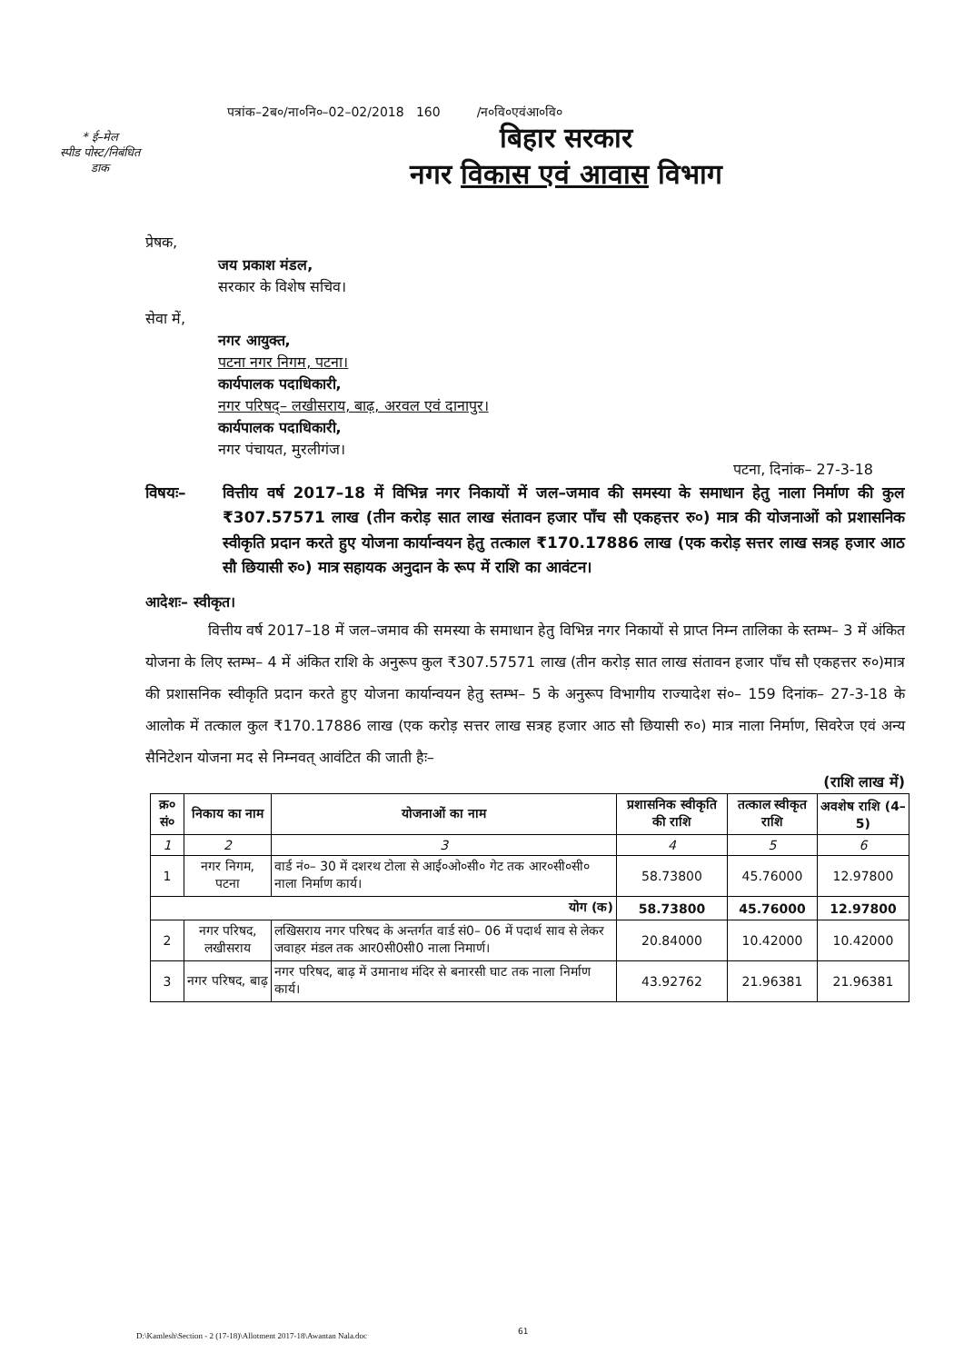* ई–मेल
स्पीड पोस्ट/निबंधित
डाक
पत्रांक–2ब०/ना०नि०–02–02/2018 160 /न०वि०एवंआ०वि०
बिहार सरकार
नगर विकास एवं आवास विभाग
प्रेषक,
जय प्रकाश मंडल,
सरकार के विशेष सचिव।
सेवा में,
नगर आयुक्त,
पटना नगर निगम, पटना।
कार्यपालक पदाधिकारी,
नगर परिषद्– लखीसराय, बाढ़, अरवल एवं दानापुर।
कार्यपालक पदाधिकारी,
नगर पंचायत, मुरलीगंज।
पटना, दिनांक– 27-3-18
विषयः– वित्तीय वर्ष 2017–18 में विभिन्न नगर निकायों में जल–जमाव की समस्या के समाधान हेतु नाला निर्माण की कुल ₹307.57571 लाख (तीन करोड़ सात लाख संतावन हजार पाँच सौ एकहत्तर रु०) मात्र की योजनाओं को प्रशासनिक स्वीकृति प्रदान करते हुए योजना कार्यान्वयन हेतु तत्काल ₹170.17886 लाख (एक करोड़ सत्तर लाख सत्रह हजार आठ सौ छियासी रु०) मात्र सहायक अनुदान के रूप में राशि का आवंटन।
आदेशः– स्वीकृत।
वित्तीय वर्ष 2017–18 में जल–जमाव की समस्या के समाधान हेतु विभिन्न नगर निकायों से प्राप्त निम्न तालिका के स्तम्भ– 3 में अंकित योजना के लिए स्तम्भ– 4 में अंकित राशि के अनुरूप कुल ₹307.57571 लाख (तीन करोड़ सात लाख संतावन हजार पाँच सौ एकहत्तर रु०)मात्र की प्रशासनिक स्वीकृति प्रदान करते हुए योजना कार्यान्वयन हेतु स्तम्भ– 5 के अनुरूप विभागीय राज्यादेश सं०– 159 दिनांक– 27-3-18 के आलोक में तत्काल कुल ₹170.17886 लाख (एक करोड़ सत्तर लाख सत्रह हजार आठ सौ छियासी रु०) मात्र नाला निर्माण, सिवरेज एवं अन्य सैनिटेशन योजना मद से निम्नवत् आवंटित की जाती हैः–
(राशि लाख में)
| क्र० सं० | निकाय का नाम | योजनाओं का नाम | प्रशासनिक स्वीकृति की राशि | तत्काल स्वीकृत राशि | अवशेष राशि (4–5) |
| --- | --- | --- | --- | --- | --- |
| 1 | 2 | 3 | 4 | 5 | 6 |
| 1 | नगर निगम, पटना | वार्ड नं०– 30 में दशरथ टोला से आई०ओ०सी० गेट तक आर०सी०सी० नाला निर्माण कार्य। | 58.73800 | 45.76000 | 12.97800 |
| योग (क) | | | 58.73800 | 45.76000 | 12.97800 |
| 2 | नगर परिषद, लखीसराय | लखिसराय नगर परिषद के अन्तर्गत वार्ड सं0– 06 में पदार्थ साव से लेकर जवाहर मंडल तक आर0सी0सी0 नाला निमार्ण। | 20.84000 | 10.42000 | 10.42000 |
| 3 | नगर परिषद, बाढ़ | नगर परिषद, बाढ़ में उमानाथ मंदिर से बनारसी घाट तक नाला निर्माण कार्य। | 43.92762 | 21.96381 | 21.96381 |
D:\Kamlesh\Section - 2 (17-18)\Allotment 2017-18\Awantan Nala.doc
61